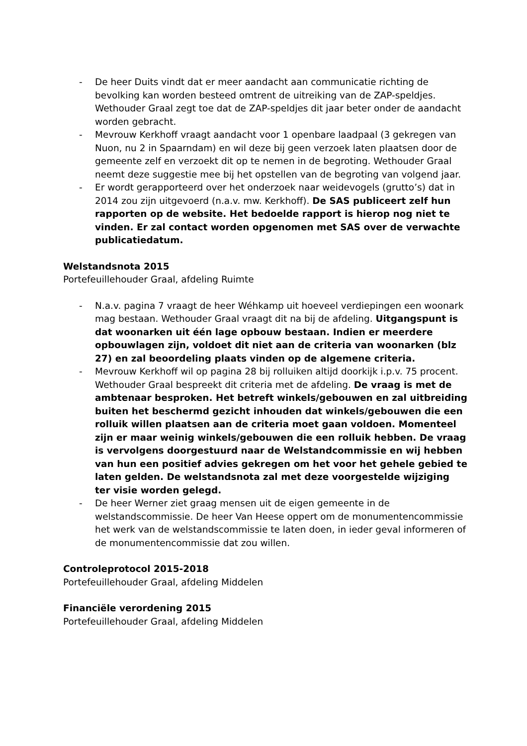- De heer Duits vindt dat er meer aandacht aan communicatie richting de bevolking kan worden besteed omtrent de uitreiking van de ZAP-speldjes. Wethouder Graal zegt toe dat de ZAP-speldjes dit jaar beter onder de aandacht worden gebracht.
- Mevrouw Kerkhoff vraagt aandacht voor 1 openbare laadpaal (3 gekregen van Nuon, nu 2 in Spaarndam) en wil deze bij geen verzoek laten plaatsen door de gemeente zelf en verzoekt dit op te nemen in de begroting. Wethouder Graal neemt deze suggestie mee bij het opstellen van de begroting van volgend jaar.
- Er wordt gerapporteerd over het onderzoek naar weidevogels (grutto’s) dat in 2014 zou zijn uitgevoerd (n.a.v. mw. Kerkhoff). De SAS publiceert zelf hun rapporten op de website. Het bedoelde rapport is hierop nog niet te vinden. Er zal contact worden opgenomen met SAS over de verwachte publicatiedatum.
Welstandsnota 2015
Portefeuillehouder Graal, afdeling Ruimte
- N.a.v. pagina 7 vraagt de heer Wéhkamp uit hoeveel verdiepingen een woonark mag bestaan. Wethouder Graal vraagt dit na bij de afdeling. Uitgangspunt is dat woonarken uit één lage opbouw bestaan. Indien er meerdere opbouwlagen zijn, voldoet dit niet aan de criteria van woonarken (blz 27) en zal beoordeling plaats vinden op de algemene criteria.
- Mevrouw Kerkhoff wil op pagina 28 bij rolluiken altijd doorkijk i.p.v. 75 procent. Wethouder Graal bespreekt dit criteria met de afdeling. De vraag is met de ambtenaar besproken. Het betreft winkels/gebouwen en zal uitbreiding buiten het beschermd gezicht inhouden dat winkels/gebouwen die een rolluik willen plaatsen aan de criteria moet gaan voldoen. Momenteel zijn er maar weinig winkels/gebouwen die een rolluik hebben. De vraag is vervolgens doorgestuurd naar de Welstandcommissie en wij hebben van hun een positief advies gekregen om het voor het gehele gebied te laten gelden. De welstandsnota zal met deze voorgestelde wijziging ter visie worden gelegd.
- De heer Werner ziet graag mensen uit de eigen gemeente in de welstandscommissie. De heer Van Heese oppert om de monumentencommissie het werk van de welstandscommissie te laten doen, in ieder geval informeren of de monumentencommissie dat zou willen.
Controleprotocol 2015-2018
Portefeuillehouder Graal, afdeling Middelen
Financiële verordening 2015
Portefeuillehouder Graal, afdeling Middelen